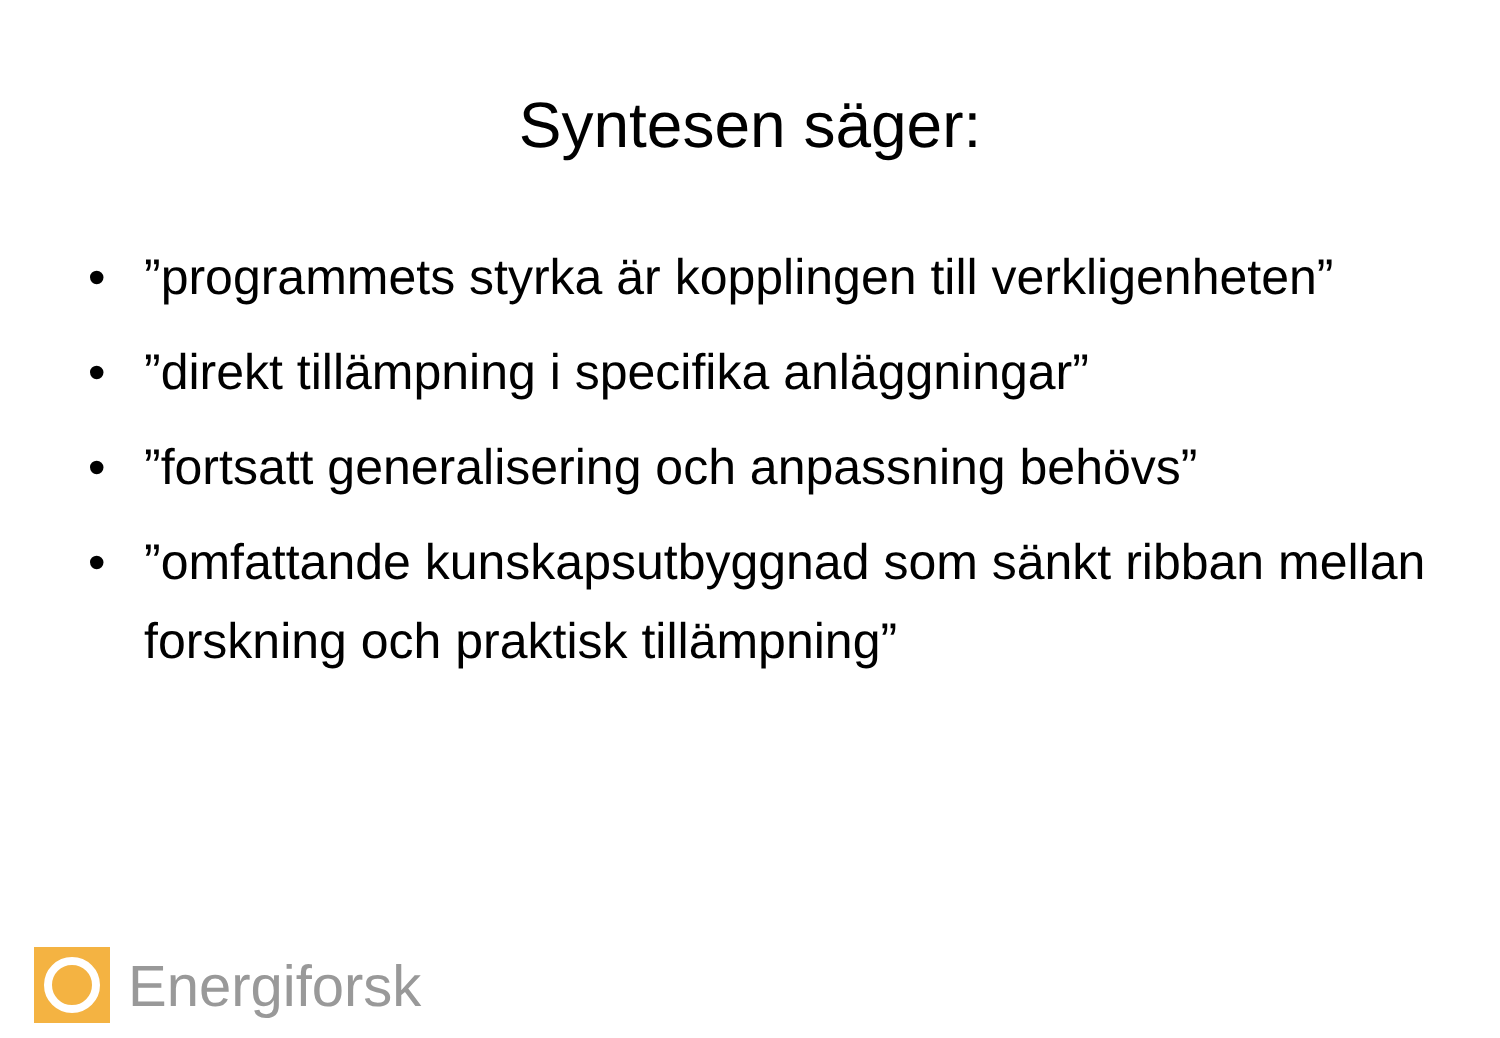Syntesen säger:
•”programmets styrka är kopplingen till verkligenheten”
•”direkt tillämpning i specifika anläggningar”
•”fortsatt generalisering och anpassning behövs”
•”omfattande kunskapsutbyggnad som sänkt ribban mellan forskning och praktisk tillämpning”
Energiforsk